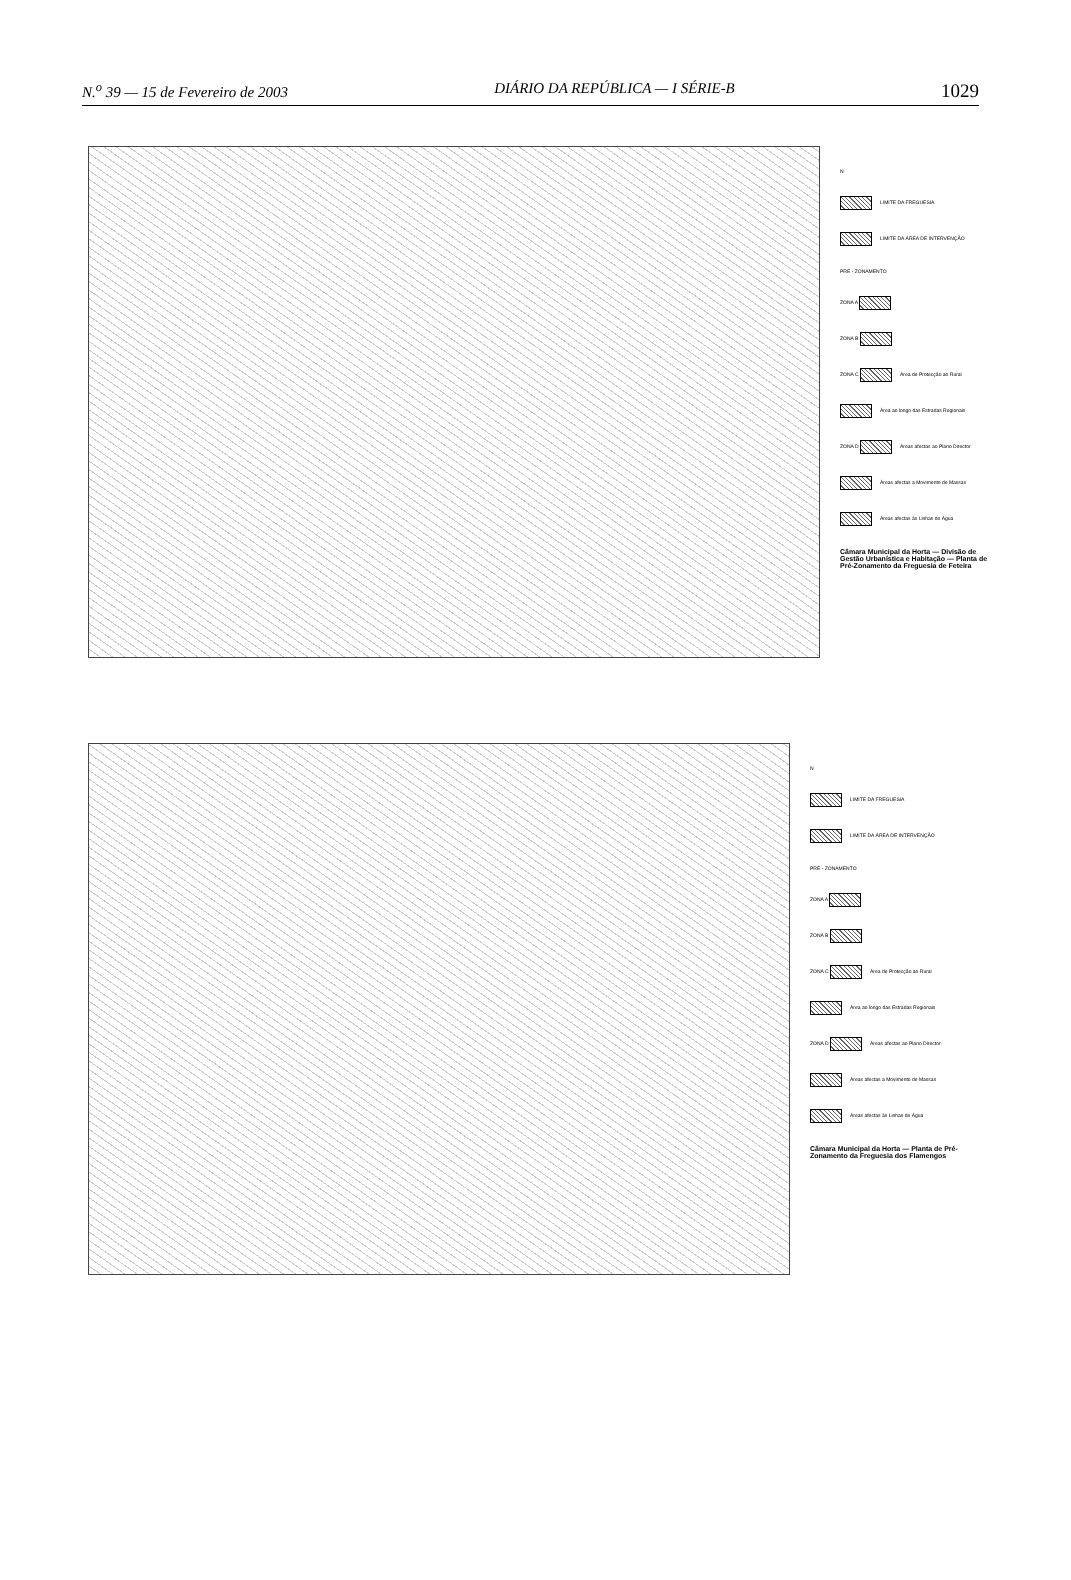N.<sup>o</sup> 39 — 15 de Fevereiro de 2003 DIÁRIO DA REPÚBLICA — I SÉRIE-B 1029
N
LIMITE DA FREGUESIA
LIMITE DA ÁREA DE INTERVENÇÃO
PRÉ - ZONAMENTO
ZONA A
ZONA B
ZONA C Área de Protecção ao Rural
Área ao longo das Estradas Regionais
ZONA D Áreas afectas ao Plano Director
Áreas afectas a Movimento de Massas
Áreas afectas às Linhas de Água
Câmara Municipal da Horta — Divisão de Gestão Urbanística e Habitação — Planta de Pré-Zonamento da Freguesia de Feteira
N
LIMITE DA FREGUESIA
LIMITE DA ÁREA DE INTERVENÇÃO
PRÉ - ZONAMENTO
ZONA A
ZONA B
ZONA C Área de Protecção ao Rural
Área ao longo das Estradas Regionais
ZONA D Áreas afectas ao Plano Director
Áreas afectas a Movimento de Massas
Áreas afectas às Linhas de Água
Câmara Municipal da Horta — Planta de Pré-Zonamento da Freguesia dos Flamengos